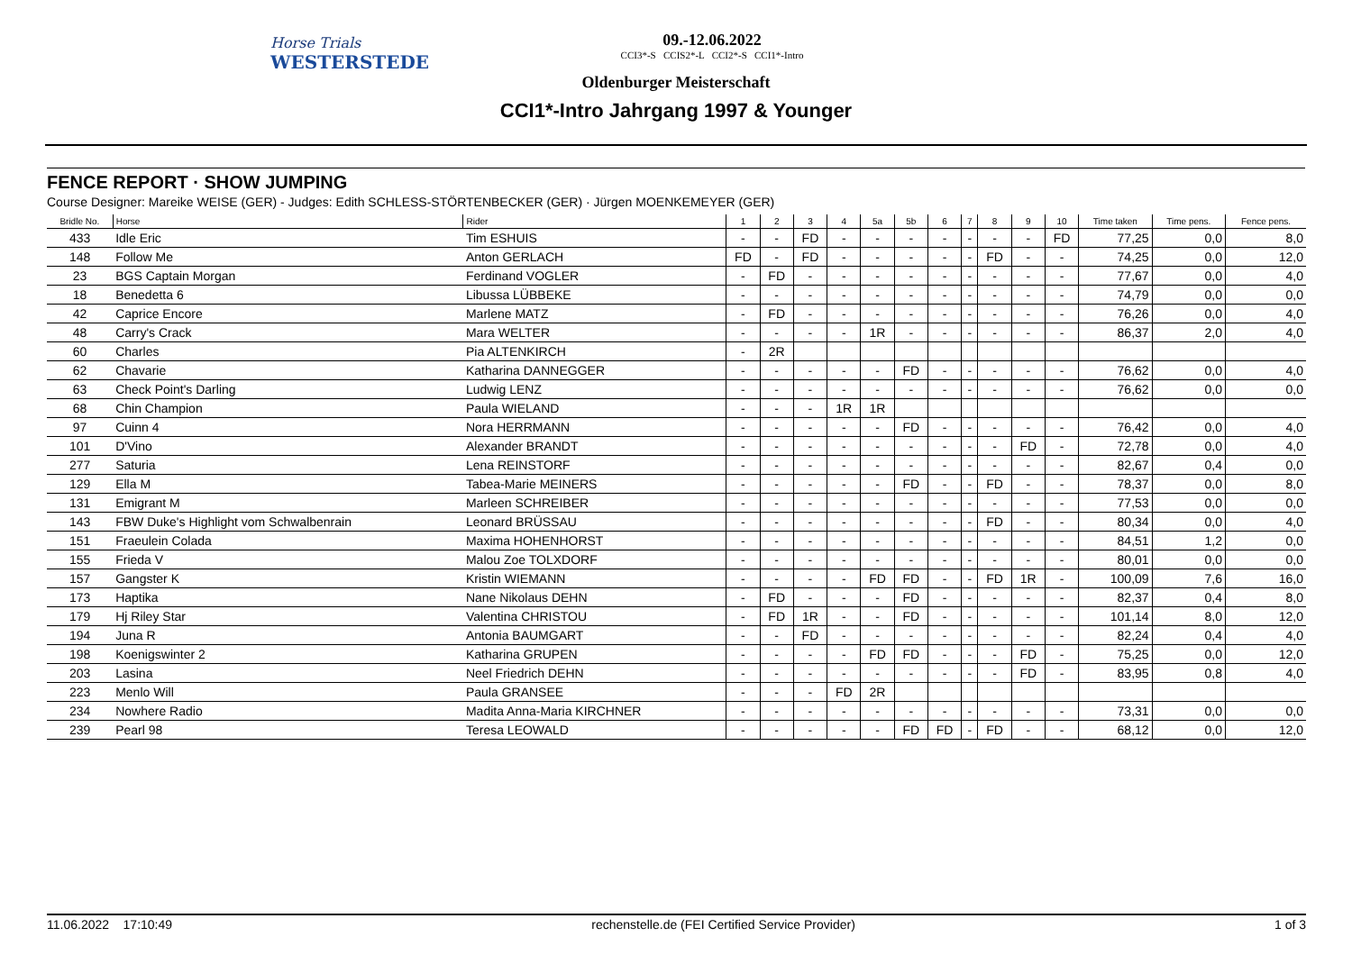Horse Trials
WESTERSTEDE
09.-12.06.2022
CCI3*-S CCIS2*-L CCI2*-S CCI1*-Intro
Oldenburger Meisterschaft
CCI1*-Intro Jahrgang 1997 & Younger
FENCE REPORT · SHOW JUMPING
Course Designer: Mareike WEISE (GER) - Judges: Edith SCHLESS-STÖRTENBECKER (GER) · Jürgen MOENKEMEYER (GER)
| Bridle No. | Horse | Rider | 1 | 2 | 3 | 4 | 5a | 5b | 6 | 7 | 8 | 9 | 10 | Time taken | Time pens. | Fence pens. |
| --- | --- | --- | --- | --- | --- | --- | --- | --- | --- | --- | --- | --- | --- | --- | --- | --- |
| 433 | Idle Eric | Tim ESHUIS | - | - | FD | - | - | - | - | - | - | - | FD | 77,25 | 0,0 | 8,0 |
| 148 | Follow Me | Anton GERLACH | FD | - | FD | - | - | - | - | - | FD | - | - | 74,25 | 0,0 | 12,0 |
| 23 | BGS Captain Morgan | Ferdinand VOGLER | - | FD | - | - | - | - | - | - | - | - | - | 77,67 | 0,0 | 4,0 |
| 18 | Benedetta 6 | Libussa LÜBBEKE | - | - | - | - | - | - | - | - | - | - | - | 74,79 | 0,0 | 0,0 |
| 42 | Caprice Encore | Marlene MATZ | - | FD | - | - | - | - | - | - | - | - | - | 76,26 | 0,0 | 4,0 |
| 48 | Carry's Crack | Mara WELTER | - | - | - | - | 1R | - | - | - | - | - | - | 86,37 | 2,0 | 4,0 |
| 60 | Charles | Pia ALTENKIRCH | - | 2R | | | | | | | | | | | | |
| 62 | Chavarie | Katharina DANNEGGER | - | - | - | - | - | FD | - | - | - | - | - | 76,62 | 0,0 | 4,0 |
| 63 | Check Point's Darling | Ludwig LENZ | - | - | - | - | - | - | - | - | - | - | - | 76,62 | 0,0 | 0,0 |
| 68 | Chin Champion | Paula WIELAND | - | - | - | 1R | 1R | | | | | | | | | |
| 97 | Cuinn 4 | Nora HERRMANN | - | - | - | - | - | FD | - | - | - | - | - | 76,42 | 0,0 | 4,0 |
| 101 | D'Vino | Alexander BRANDT | - | - | - | - | - | - | - | - | - | FD | - | 72,78 | 0,0 | 4,0 |
| 277 | Saturia | Lena REINSTORF | - | - | - | - | - | - | - | - | - | - | - | 82,67 | 0,4 | 0,0 |
| 129 | Ella M | Tabea-Marie MEINERS | - | - | - | - | - | FD | - | - | FD | - | - | 78,37 | 0,0 | 8,0 |
| 131 | Emigrant M | Marleen SCHREIBER | - | - | - | - | - | - | - | - | - | - | - | 77,53 | 0,0 | 0,0 |
| 143 | FBW Duke's Highlight vom Schwalbenrain | Leonard BRÜSSAU | - | - | - | - | - | - | - | - | FD | - | - | 80,34 | 0,0 | 4,0 |
| 151 | Fraeulein Colada | Maxima HOHENHORST | - | - | - | - | - | - | - | - | - | - | - | 84,51 | 1,2 | 0,0 |
| 155 | Frieda V | Malou Zoe TOLXDORF | - | - | - | - | - | - | - | - | - | - | - | 80,01 | 0,0 | 0,0 |
| 157 | Gangster K | Kristin WIEMANN | - | - | - | - | FD | FD | - | - | FD | 1R | - | 100,09 | 7,6 | 16,0 |
| 173 | Haptika | Nane Nikolaus DEHN | - | FD | - | - | - | FD | - | - | - | - | - | 82,37 | 0,4 | 8,0 |
| 179 | Hj Riley Star | Valentina CHRISTOU | - | FD | 1R | - | - | FD | - | - | - | - | - | 101,14 | 8,0 | 12,0 |
| 194 | Juna R | Antonia BAUMGART | - | - | FD | - | - | - | - | - | - | - | - | 82,24 | 0,4 | 4,0 |
| 198 | Koenigswinter 2 | Katharina GRUPEN | - | - | - | - | FD | FD | - | - | - | FD | - | 75,25 | 0,0 | 12,0 |
| 203 | Lasina | Neel Friedrich DEHN | - | - | - | - | - | - | - | - | - | FD | - | 83,95 | 0,8 | 4,0 |
| 223 | Menlo Will | Paula GRANSEE | - | - | - | FD | 2R | | | | | | | | | |
| 234 | Nowhere Radio | Madita Anna-Maria KIRCHNER | - | - | - | - | - | - | - | - | - | - | - | 73,31 | 0,0 | 0,0 |
| 239 | Pearl 98 | Teresa LEOWALD | - | - | - | - | - | FD | FD | - | FD | - | - | 68,12 | 0,0 | 12,0 |
11.06.2022 17:10:49 rechenstelle.de (FEI Certified Service Provider) 1 of 3